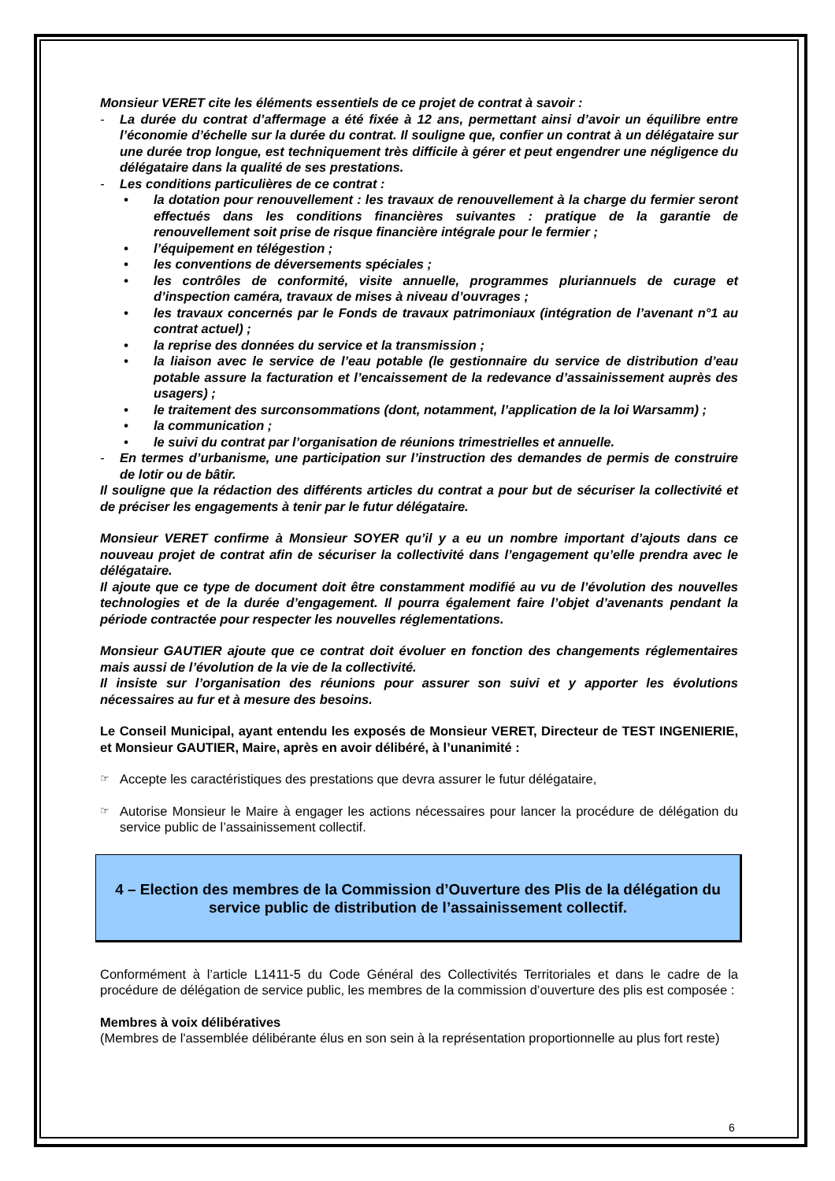Monsieur VERET cite les éléments essentiels de ce projet de contrat à savoir :
- La durée du contrat d’affermage a été fixée à 12 ans, permettant ainsi d’avoir un équilibre entre l’économie d’échelle sur la durée du contrat. Il souligne que, confier un contrat à un délégataire sur une durée trop longue, est techniquement très difficile à gérer et peut engendrer une négligence du délégataire dans la qualité de ses prestations.
- Les conditions particulières de ce contrat :
• la dotation pour renouvellement : les travaux de renouvellement à la charge du fermier seront effectués dans les conditions financières suivantes : pratique de la garantie de renouvellement soit prise de risque financière intégrale pour le fermier ;
• l’équipement en télégestion ;
• les conventions de déversements spéciales ;
• les contrôles de conformité, visite annuelle, programmes pluriannuels de curage et d’inspection caméra, travaux de mises à niveau d’ouvrages ;
• les travaux concernés par le Fonds de travaux patrimoniaux (intégration de l’avenant n°1 au contrat actuel) ;
• la reprise des données du service et la transmission ;
• la liaison avec le service de l’eau potable (le gestionnaire du service de distribution d’eau potable assure la facturation et l’encaissement de la redevance d’assainissement auprès des usagers) ;
• le traitement des surconsommations (dont, notamment, l’application de la loi Warsamm) ;
• la communication ;
• le suivi du contrat par l’organisation de réunions trimestrielles et annuelle.
- En termes d’urbanisme, une participation sur l’instruction des demandes de permis de construire de lotir ou de bâtir.
Il souligne que la rédaction des différents articles du contrat a pour but de sécuriser la collectivité et de préciser les engagements à tenir par le futur délégataire.
Monsieur VERET confirme à Monsieur SOYER qu’il y a eu un nombre important d’ajouts dans ce nouveau projet de contrat afin de sécuriser la collectivité dans l’engagement qu’elle prendra avec le délégataire.
Il ajoute que ce type de document doit être constamment modifié au vu de l’évolution des nouvelles technologies et de la durée d’engagement. Il pourra également faire l’objet d’avenants pendant la période contractée pour respecter les nouvelles réglementations.
Monsieur GAUTIER ajoute que ce contrat doit évoluer en fonction des changements réglementaires mais aussi de l’évolution de la vie de la collectivité.
Il insiste sur l’organisation des réunions pour assurer son suivi et y apporter les évolutions nécessaires au fur et à mesure des besoins.
Le Conseil Municipal, ayant entendu les exposés de Monsieur VERET, Directeur de TEST INGENIERIE, et Monsieur GAUTIER, Maire, après en avoir délibéré, à l’unanimité :
☞ Accepte les caractéristiques des prestations que devra assurer le futur délégataire,
☞ Autorise Monsieur le Maire à engager les actions nécessaires pour lancer la procédure de délégation du service public de l’assainissement collectif.
4 – Election des membres de la Commission d’Ouverture des Plis de la délégation du service public de distribution de l’assainissement collectif.
Conformément à l’article L1411-5 du Code Général des Collectivités Territoriales et dans le cadre de la procédure de délégation de service public, les membres de la commission d’ouverture des plis est composée :
Membres à voix délibératives
(Membres de l'assemblée délibérante élus en son sein à la représentation proportionnelle au plus fort reste)
6